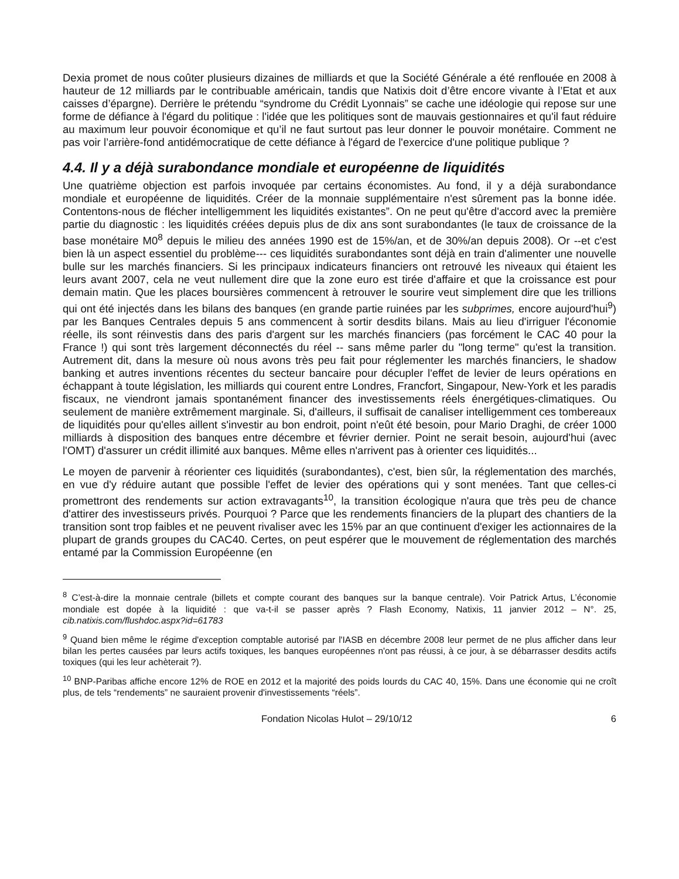Dexia promet de nous coûter plusieurs dizaines de milliards et que la Société Générale a été renflouée en 2008 à hauteur de 12 milliards par le contribuable américain, tandis que Natixis doit d’être encore vivante à l’Etat et aux caisses d’épargne). Derrière le prétendu “syndrome du Crédit Lyonnais” se cache une idéologie qui repose sur une forme de défiance à l'égard du politique : l'idée que les politiques sont de mauvais gestionnaires et qu'il faut réduire au maximum leur pouvoir économique et qu’il ne faut surtout pas leur donner le pouvoir monétaire. Comment ne pas voir l’arrière-fond antidémocratique de cette défiance à l'égard de l'exercice d'une politique publique ?
4.4. Il y a déjà surabondance mondiale et européenne de liquidités
Une quatrième objection est parfois invoquée par certains économistes. Au fond, il y a déjà surabondance mondiale et européenne de liquidités. Créer de la monnaie supplémentaire n'est sûrement pas la bonne idée. Contentons-nous de flécher intelligemment les liquidités existantes”. On ne peut qu'être d'accord avec la première partie du diagnostic : les liquidités créées depuis plus de dix ans sont surabondantes (le taux de croissance de la base monétaire M0<sup>8</sup> depuis le milieu des années 1990 est de 15%/an, et de 30%/an depuis 2008). Or --et c'est bien là un aspect essentiel du problème--- ces liquidités surabondantes sont déjà en train d'alimenter une nouvelle bulle sur les marchés financiers. Si les principaux indicateurs financiers ont retrouvé les niveaux qui étaient les leurs avant 2007, cela ne veut nullement dire que la zone euro est tirée d'affaire et que la croissance est pour demain matin. Que les places boursières commencent à retrouver le sourire veut simplement dire que les trillions qui ont été injectés dans les bilans des banques (en grande partie ruinées par les subprimes, encore aujourd'hui<sup>9</sup>) par les Banques Centrales depuis 5 ans commencent à sortir desdits bilans. Mais au lieu d'irriguer l'économie réelle, ils sont réinvestis dans des paris d'argent sur les marchés financiers (pas forcément le CAC 40 pour la France !) qui sont très largement déconnectés du réel -- sans même parler du "long terme" qu'est la transition. Autrement dit, dans la mesure où nous avons très peu fait pour réglementer les marchés financiers, le shadow banking et autres inventions récentes du secteur bancaire pour décupler l'effet de levier de leurs opérations en échappant à toute législation, les milliards qui courent entre Londres, Francfort, Singapour, New-York et les paradis fiscaux, ne viendront jamais spontanément financer des investissements réels énergétiques-climatiques. Ou seulement de manière extrêmement marginale. Si, d'ailleurs, il suffisait de canaliser intelligemment ces tombereaux de liquidités pour qu'elles aillent s'investir au bon endroit, point n'eût été besoin, pour Mario Draghi, de créer 1000 milliards à disposition des banques entre décembre et février dernier. Point ne serait besoin, aujourd'hui (avec l'OMT) d'assurer un crédit illimité aux banques. Même elles n'arrivent pas à orienter ces liquidités...
Le moyen de parvenir à réorienter ces liquidités (surabondantes), c'est, bien sûr, la réglementation des marchés, en vue d'y réduire autant que possible l'effet de levier des opérations qui y sont menées. Tant que celles-ci promettront des rendements sur action extravagants<sup>10</sup>, la transition écologique n'aura que très peu de chance d'attirer des investisseurs privés. Pourquoi ? Parce que les rendements financiers de la plupart des chantiers de la transition sont trop faibles et ne peuvent rivaliser avec les 15% par an que continuent d'exiger les actionnaires de la plupart de grands groupes du CAC40. Certes, on peut espérer que le mouvement de réglementation des marchés entamé par la Commission Européenne (en
<sup>8</sup> C’est-à-dire la monnaie centrale (billets et compte courant des banques sur la banque centrale). Voir Patrick Artus, L’économie mondiale est dopée à la liquidité : que va-t-il se passer après ? Flash Economy, Natixis, 11 janvier 2012 – N°. 25, cib.natixis.com/flushdoc.aspx?id=61783
<sup>9</sup> Quand bien même le régime d'exception comptable autorisé par l'IASB en décembre 2008 leur permet de ne plus afficher dans leur bilan les pertes causées par leurs actifs toxiques, les banques européennes n'ont pas réussi, à ce jour, à se débarrasser desdits actifs toxiques (qui les leur achèterait ?).
<sup>10</sup> BNP-Paribas affiche encore 12% de ROE en 2012 et la majorité des poids lourds du CAC 40, 15%. Dans une économie qui ne croît plus, de tels “rendements” ne sauraient provenir d'investissements “réels”.
Fondation Nicolas Hulot – 29/10/12 6